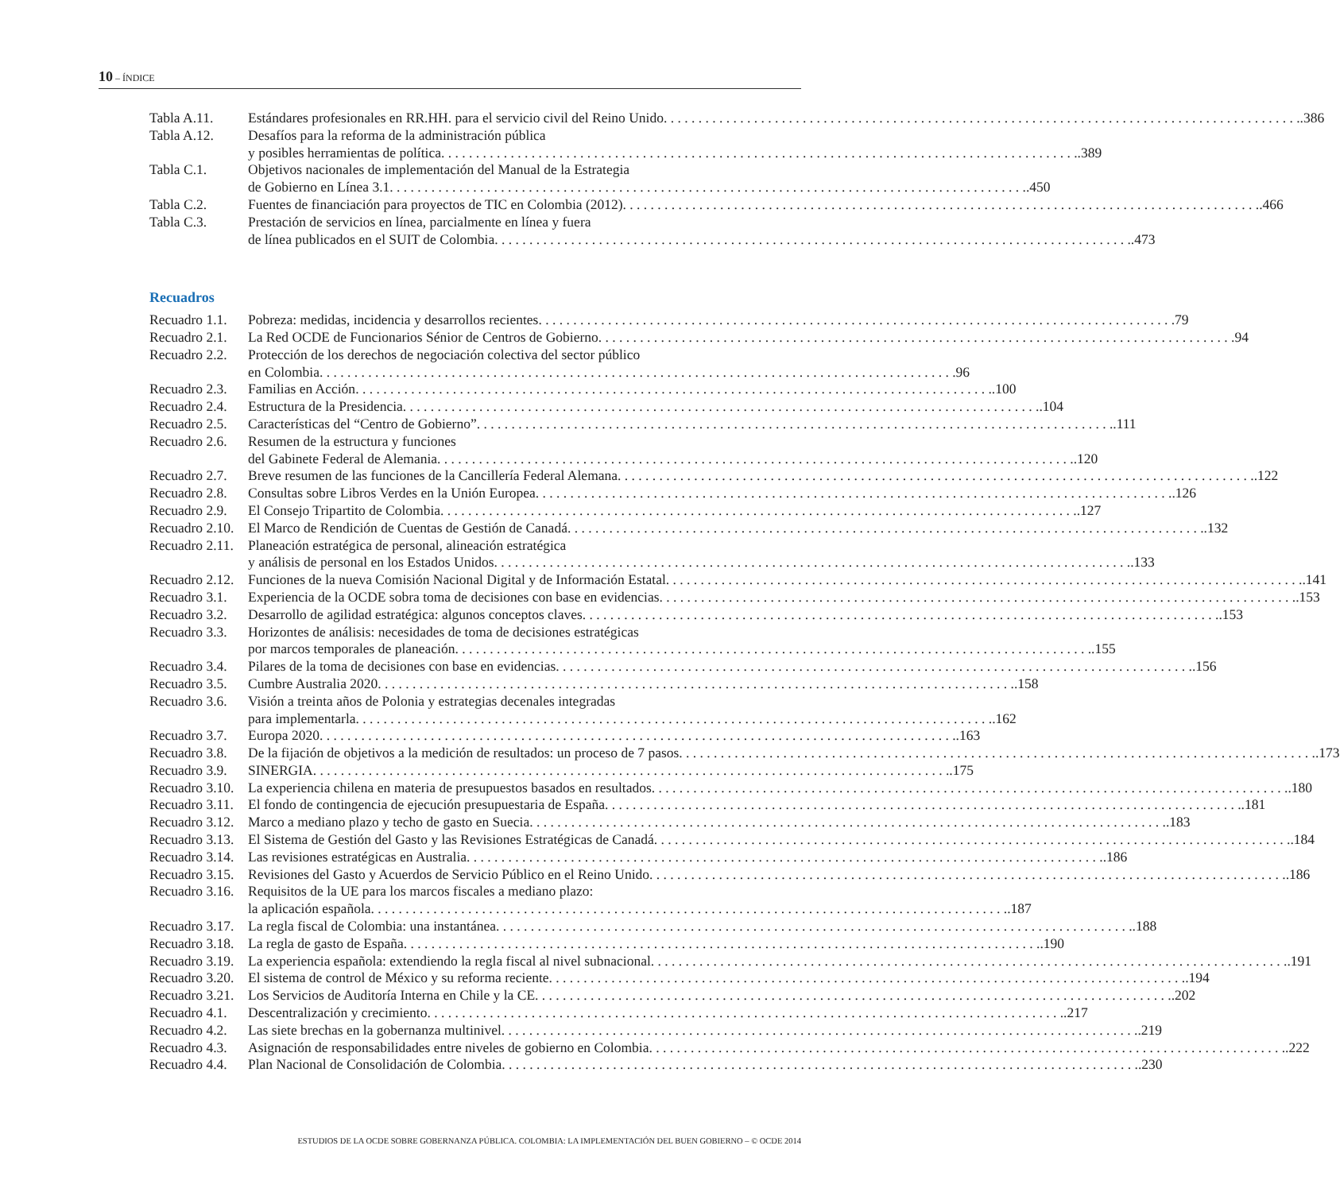10 – ÍNDICE
Tabla A.11. Estándares profesionales en RR.HH. para el servicio civil del Reino Unido .386
Tabla A.12. Desafíos para la reforma de la administración pública
y posibles herramientas de política .389
Tabla C.1. Objetivos nacionales de implementación del Manual de la Estrategia
de Gobierno en Línea 3.1 .450
Tabla C.2. Fuentes de financiación para proyectos de TIC en Colombia (2012) .466
Tabla C.3. Prestación de servicios en línea, parcialmente en línea y fuera
de línea publicados en el SUIT de Colombia .473
Recuadros
Recuadro 1.1.
Pobreza: medidas, incidencia y desarrollos recientes 79
Recuadro 2.1.
La Red OCDE de Funcionarios Sénior de Centros de Gobierno 94
Recuadro 2.2.
Protección de los derechos de negociación colectiva del sector público
en Colombia 96
Recuadro 2.3.
Familias en Acción .100
Recuadro 2.4.
Estructura de la Presidencia .104
Recuadro 2.5.
Características del “Centro de Gobierno” .111
Recuadro 2.6.
Resumen de la estructura y funciones
del Gabinete Federal de Alemania .120
Recuadro 2.7.
Breve resumen de las funciones de la Cancillería Federal Alemana .122
Recuadro 2.8.
Consultas sobre Libros Verdes en la Unión Europea .126
Recuadro 2.9.
El Consejo Tripartito de Colombia .127
Recuadro 2.10.
El Marco de Rendición de Cuentas de Gestión de Canadá .132
Recuadro 2.11.
Planeación estratégica de personal, alineación estratégica
y análisis de personal en los Estados Unidos .133
Recuadro 2.12.
Funciones de la nueva Comisión Nacional Digital y de Información Estatal .141
Recuadro 3.1.
Experiencia de la OCDE sobra toma de decisiones con base en evidencias .153
Recuadro 3.2.
Desarrollo de agilidad estratégica: algunos conceptos claves .153
Recuadro 3.3.
Horizontes de análisis: necesidades de toma de decisiones estratégicas
por marcos temporales de planeación .155
Recuadro 3.4.
Pilares de la toma de decisiones con base en evidencias .156
Recuadro 3.5.
Cumbre Australia 2020 .158
Recuadro 3.6.
Visión a treinta años de Polonia y estrategias decenales integradas
para implementarla .162
Recuadro 3.7.
Europa 2020 .163
Recuadro 3.8.
De la fijación de objetivos a la medición de resultados: un proceso de 7 pasos .173
Recuadro 3.9.
SINERGIA .175
Recuadro 3.10.
La experiencia chilena en materia de presupuestos basados en resultados .180
Recuadro 3.11.
El fondo de contingencia de ejecución presupuestaria de España .181
Recuadro 3.12.
Marco a mediano plazo y techo de gasto en Suecia .183
Recuadro 3.13.
El Sistema de Gestión del Gasto y las Revisiones Estratégicas de Canadá .184
Recuadro 3.14.
Las revisiones estratégicas en Australia .186
Recuadro 3.15.
Revisiones del Gasto y Acuerdos de Servicio Público en el Reino Unido .186
Recuadro 3.16.
Requisitos de la UE para los marcos fiscales a mediano plazo:
la aplicación española .187
Recuadro 3.17.
La regla fiscal de Colombia: una instantánea .188
Recuadro 3.18.
La regla de gasto de España .190
Recuadro 3.19.
La experiencia española: extendiendo la regla fiscal al nivel subnacional .191
Recuadro 3.20.
El sistema de control de México y su reforma reciente .194
Recuadro 3.21.
Los Servicios de Auditoría Interna en Chile y la CE .202
Recuadro 4.1.
Descentralización y crecimiento .217
Recuadro 4.2.
Las siete brechas en la gobernanza multinivel .219
Recuadro 4.3.
Asignación de responsabilidades entre niveles de gobierno en Colombia .222
Recuadro 4.4.
Plan Nacional de Consolidación de Colombia .230
ESTUDIOS DE LA OCDE SOBRE GOBERNANZA PÚBLICA. COLOMBIA: LA IMPLEMENTACIÓN DEL BUEN GOBIERNO – © OCDE 2014